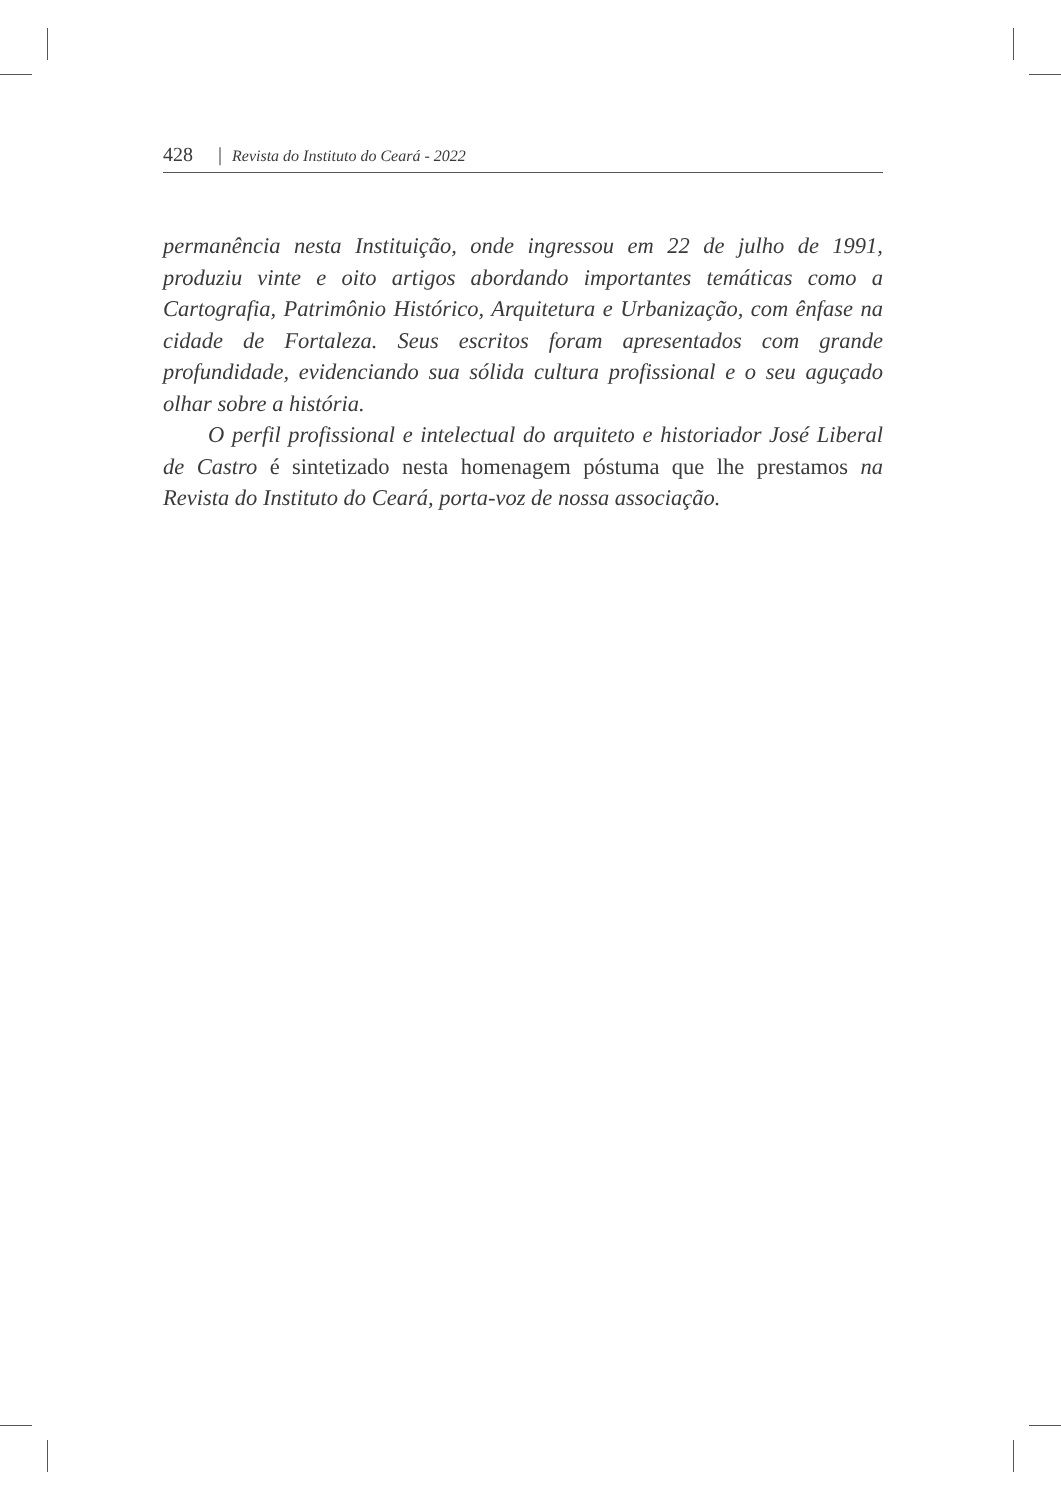428 | Revista do Instituto do Ceará - 2022
permanência nesta Instituição, onde ingressou em 22 de julho de 1991, produziu vinte e oito artigos abordando importantes temáticas como a Cartografia, Patrimônio Histórico, Arquitetura e Urbanização, com ênfase na cidade de Fortaleza. Seus escritos foram apresentados com grande profundidade, evidenciando sua sólida cultura profissional e o seu aguçado olhar sobre a história.
O perfil profissional e intelectual do arquiteto e historiador José Liberal de Castro é sintetizado nesta homenagem póstuma que lhe prestamos na Revista do Instituto do Ceará, porta-voz de nossa associação.